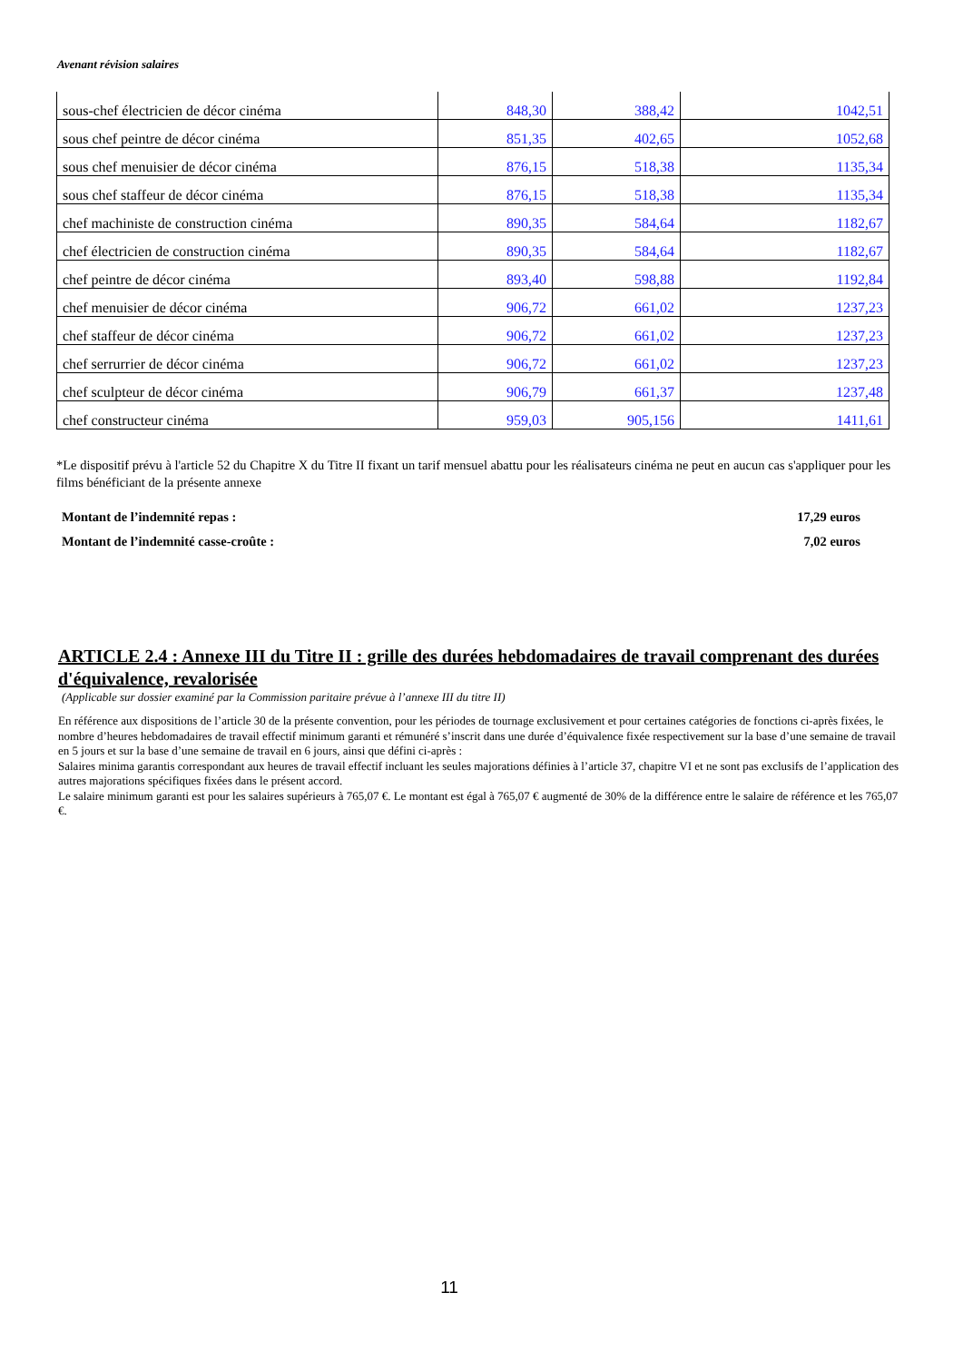Avenant révision salaires
| sous-chef électricien de décor cinéma | 848,30 | 388,42 | 1042,51 |
| sous chef peintre de décor cinéma | 851,35 | 402,65 | 1052,68 |
| sous chef menuisier de décor cinéma | 876,15 | 518,38 | 1135,34 |
| sous chef staffeur de décor cinéma | 876,15 | 518,38 | 1135,34 |
| chef machiniste de construction cinéma | 890,35 | 584,64 | 1182,67 |
| chef électricien de construction cinéma | 890,35 | 584,64 | 1182,67 |
| chef peintre de décor cinéma | 893,40 | 598,88 | 1192,84 |
| chef menuisier de décor cinéma | 906,72 | 661,02 | 1237,23 |
| chef staffeur de décor cinéma | 906,72 | 661,02 | 1237,23 |
| chef serrurrier de décor cinéma | 906,72 | 661,02 | 1237,23 |
| chef sculpteur de décor cinéma | 906,79 | 661,37 | 1237,48 |
| chef constructeur cinéma | 959,03 | 905,156 | 1411,61 |
*Le dispositif prévu à l'article 52 du Chapitre X du Titre II fixant un tarif mensuel abattu pour les réalisateurs cinéma ne peut en aucun cas s'appliquer pour les films bénéficiant de la présente annexe
Montant de l’indemnité repas : 17,29 euros
Montant de l’indemnité casse-croûte : 7,02 euros
ARTICLE 2.4 : Annexe III du Titre II : grille des durées hebdomadaires de travail comprenant des durées d'équivalence, revalorisée
(Applicable sur dossier examiné par la Commission paritaire prévue à l’annexe III du titre II)
En référence aux dispositions de l’article 30 de la présente convention, pour les périodes de tournage exclusivement et pour certaines catégories de fonctions ci-après fixées, le nombre d’heures hebdomadaires de travail effectif minimum garanti et rémunéré s’inscrit dans une durée d’équivalence fixée respectivement sur la base d’une semaine de travail en 5 jours et sur la base d’une semaine de travail en 6 jours, ainsi que défini ci-après :
Salaires minima garantis correspondant aux heures de travail effectif incluant les seules majorations définies à l’article 37, chapitre VI et ne sont pas exclusifs de l’application des autres majorations spécifiques fixées dans le présent accord.
Le salaire minimum garanti est pour les salaires supérieurs à 765,07 €. Le montant est égal à 765,07 € augmenté de 30% de la différence entre le salaire de référence et les 765,07 €.
11